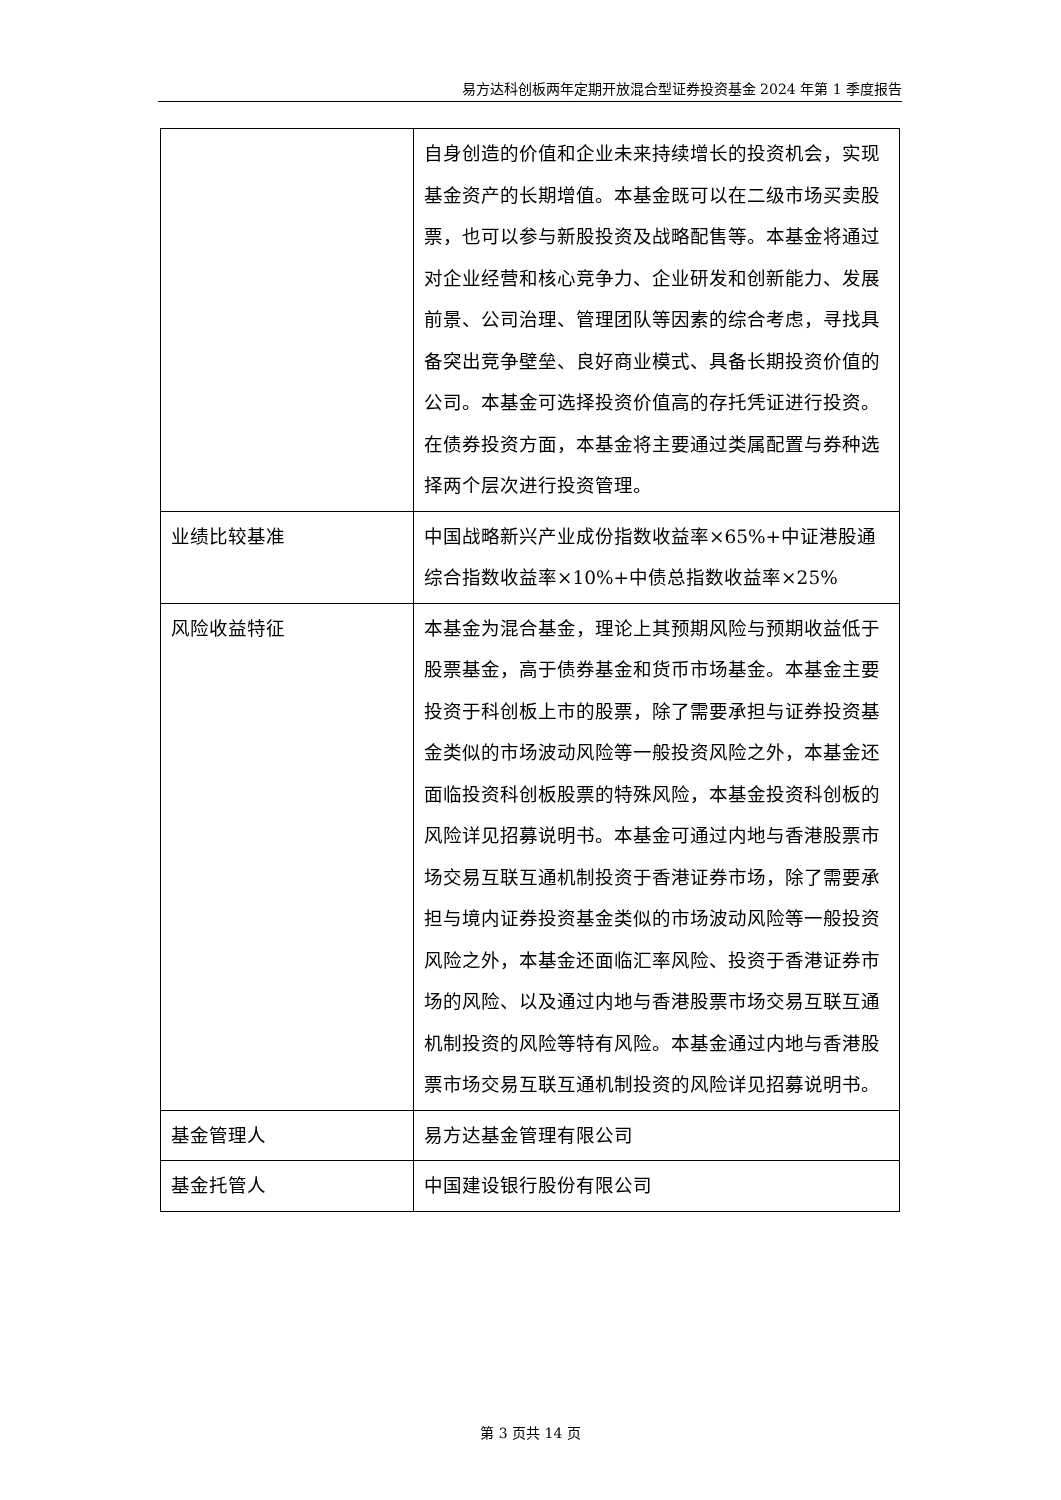易方达科创板两年定期开放混合型证券投资基金 2024 年第 1 季度报告
| | 自身创造的价值和企业未来持续增长的投资机会，实现基金资产的长期增值。本基金既可以在二级市场买卖股票，也可以参与新股投资及战略配售等。本基金将通过对企业经营和核心竞争力、企业研发和创新能力、发展前景、公司治理、管理团队等因素的综合考虑，寻找具备突出竞争壁垒、良好商业模式、具备长期投资价值的公司。本基金可选择投资价值高的存托凭证进行投资。在债券投资方面，本基金将主要通过类属配置与券种选择两个层次进行投资管理。 |
| 业绩比较基准 | 中国战略新兴产业成份指数收益率×65%+中证港股通综合指数收益率×10%+中债总指数收益率×25% |
| 风险收益特征 | 本基金为混合基金，理论上其预期风险与预期收益低于股票基金，高于债券基金和货币市场基金。本基金主要投资于科创板上市的股票，除了需要承担与证券投资基金类似的市场波动风险等一般投资风险之外，本基金还面临投资科创板股票的特殊风险，本基金投资科创板的风险详见招募说明书。本基金可通过内地与香港股票市场交易互联互通机制投资于香港证券市场，除了需要承担与境内证券投资基金类似的市场波动风险等一般投资风险之外，本基金还面临汇率风险、投资于香港证券市场的风险、以及通过内地与香港股票市场交易互联互通机制投资的风险等特有风险。本基金通过内地与香港股票市场交易互联互通机制投资的风险详见招募说明书。 |
| 基金管理人 | 易方达基金管理有限公司 |
| 基金托管人 | 中国建设银行股份有限公司 |
第 3 页共 14 页